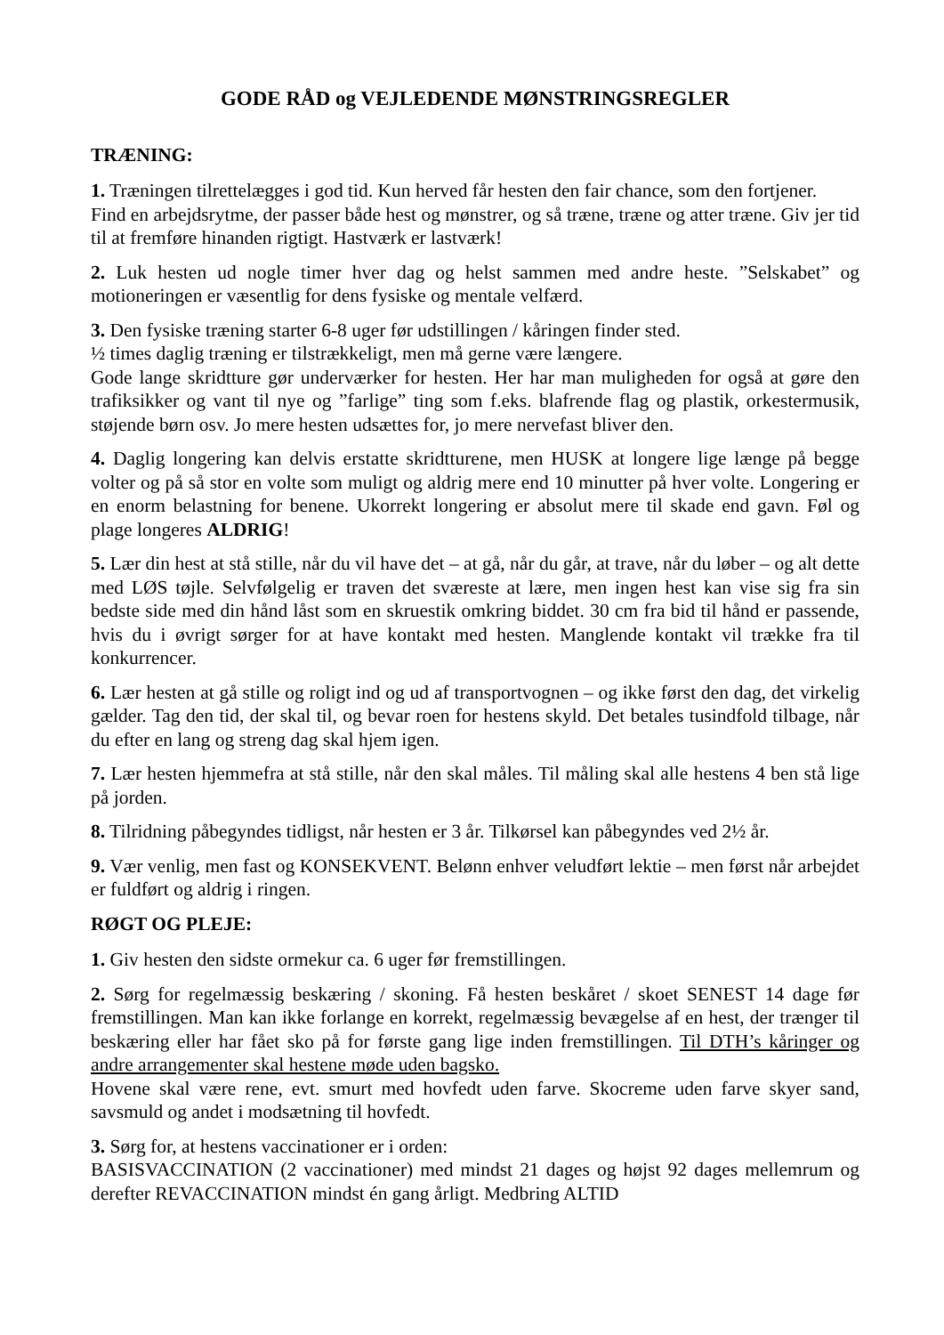GODE RÅD og VEJLEDENDE MØNSTRINGSREGLER
TRÆNING:
1. Træningen tilrettelægges i god tid. Kun herved får hesten den fair chance, som den fortjener.
Find en arbejdsrytme, der passer både hest og mønstrer, og så træne, træne og atter træne. Giv jer tid til at fremføre hinanden rigtigt. Hastværk er lastværk!
2. Luk hesten ud nogle timer hver dag og helst sammen med andre heste. ”Selskabet” og motioneringen er væsentlig for dens fysiske og mentale velfærd.
3. Den fysiske træning starter 6-8 uger før udstillingen / kåringen finder sted.
½ times daglig træning er tilstrækkeligt, men må gerne være længere.
Gode lange skridtture gør underværker for hesten. Her har man muligheden for også at gøre den trafiksikker og vant til nye og ”farlige” ting som f.eks. blafrende flag og plastik, orkestermusik, støjende børn osv. Jo mere hesten udsættes for, jo mere nervefast bliver den.
4. Daglig longering kan delvis erstatte skridtturene, men HUSK at longere lige længe på begge volter og på så stor en volte som muligt og aldrig mere end 10 minutter på hver volte. Longering er en enorm belastning for benene. Ukorrekt longering er absolut mere til skade end gavn. Føl og plage longeres ALDRIG!
5. Lær din hest at stå stille, når du vil have det – at gå, når du går, at trave, når du løber – og alt dette med LØS tøjle. Selvfølgelig er traven det sværeste at lære, men ingen hest kan vise sig fra sin bedste side med din hånd låst som en skruestik omkring biddet. 30 cm fra bid til hånd er passende, hvis du i øvrigt sørger for at have kontakt med hesten. Manglende kontakt vil trække fra til konkurrencer.
6. Lær hesten at gå stille og roligt ind og ud af transportvognen – og ikke først den dag, det virkelig gælder. Tag den tid, der skal til, og bevar roen for hestens skyld. Det betales tusindfold tilbage, når du efter en lang og streng dag skal hjem igen.
7. Lær hesten hjemmefra at stå stille, når den skal måles. Til måling skal alle hestens 4 ben stå lige på jorden.
8. Tilridning påbegyndes tidligst, når hesten er 3 år. Tilkørsel kan påbegyndes ved 2½ år.
9. Vær venlig, men fast og KONSEKVENT. Belønn enhver veludført lektie – men først når arbejdet er fuldført og aldrig i ringen.
RØGT OG PLEJE:
1. Giv hesten den sidste ormekur ca. 6 uger før fremstillingen.
2. Sørg for regelmæssig beskæring / skoning. Få hesten beskåret / skoet SENEST 14 dage før fremstillingen. Man kan ikke forlange en korrekt, regelmæssig bevægelse af en hest, der trænger til beskæring eller har fået sko på for første gang lige inden fremstillingen. Til DTH’s kåringer og andre arrangementer skal hestene møde uden bagsko.
Hovene skal være rene, evt. smurt med hovfedt uden farve. Skocreme uden farve skyer sand, savsmuld og andet i modsætning til hovfedt.
3. Sørg for, at hestens vaccinationer er i orden:
BASISVACCINATION (2 vaccinationer) med mindst 21 dages og højst 92 dages mellemrum og derefter REVACCINATION mindst én gang årligt. Medbring ALTID